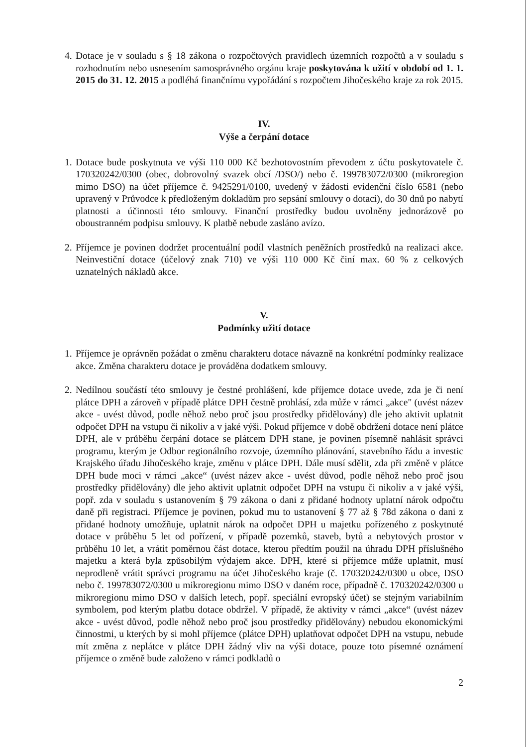4. Dotace je v souladu s § 18 zákona o rozpočtových pravidlech územních rozpočtů a v souladu s rozhodnutím nebo usnesením samosprávného orgánu kraje poskytována k užití v období od 1. 1. 2015 do 31. 12. 2015 a podléhá finančnímu vypořádání s rozpočtem Jihočeského kraje za rok 2015.
IV.
Výše a čerpání dotace
1. Dotace bude poskytnuta ve výši 110 000 Kč bezhotovostním převodem z účtu poskytovatele č. 170320242/0300 (obec, dobrovolný svazek obcí /DSO/) nebo č. 199783072/0300 (mikroregion mimo DSO) na účet příjemce č. 9425291/0100, uvedený v žádosti evidenční číslo 6581 (nebo upravený v Průvodce k předloženým dokladům pro sepsání smlouvy o dotaci), do 30 dnů po nabytí platnosti a účinnosti této smlouvy. Finanční prostředky budou uvolněny jednorázově po oboustranném podpisu smlouvy. K platbě nebude zasláno avízo.
2. Příjemce je povinen dodržet procentuální podíl vlastních peněžních prostředků na realizaci akce. Neinvestiční dotace (účelový znak 710) ve výši 110 000 Kč činí max. 60 % z celkových uznatelných nákladů akce.
V.
Podmínky užití dotace
1. Příjemce je oprávněn požádat o změnu charakteru dotace návazně na konkrétní podmínky realizace akce. Změna charakteru dotace je prováděna dodatkem smlouvy.
2. Nedílnou součástí této smlouvy je čestné prohlášení, kde příjemce dotace uvede, zda je či není plátce DPH a zároveň v případě plátce DPH čestně prohlásí, zda může v rámci „akce" (uvést název akce - uvést důvod, podle něhož nebo proč jsou prostředky přidělovány) dle jeho aktivit uplatnit odpočet DPH na vstupu či nikoliv a v jaké výši. Pokud příjemce v době obdržení dotace není plátce DPH, ale v průběhu čerpání dotace se plátcem DPH stane, je povinen písemně nahlásit správci programu, kterým je Odbor regionálního rozvoje, územního plánování, stavebního řádu a investic Krajského úřadu Jihočeského kraje, změnu v plátce DPH. Dále musí sdělit, zda při změně v plátce DPH bude moci v rámci „akce“ (uvést název akce - uvést důvod, podle něhož nebo proč jsou prostředky přidělovány) dle jeho aktivit uplatnit odpočet DPH na vstupu či nikoliv a v jaké výši, popř. zda v souladu s ustanovením § 79 zákona o dani z přidané hodnoty uplatní nárok odpočtu daně při registraci. Příjemce je povinen, pokud mu to ustanovení § 77 až § 78d zákona o dani z přidané hodnoty umožňuje, uplatnit nárok na odpočet DPH u majetku pořízeného z poskytnuté dotace v průběhu 5 let od pořízení, v případě pozemků, staveb, bytů a nebytových prostor v průběhu 10 let, a vrátit poměrnou část dotace, kterou předtím použil na úhradu DPH příslušného majetku a která byla způsobilým výdajem akce. DPH, které si příjemce může uplatnit, musí neprodleně vrátit správci programu na účet Jihočeského kraje (č. 170320242/0300 u obce, DSO nebo č. 199783072/0300 u mikroregionu mimo DSO v daném roce, případně č. 170320242/0300 u mikroregionu mimo DSO v dalších letech, popř. speciální evropský účet) se stejným variabilním symbolem, pod kterým platbu dotace obdržel. V případě, že aktivity v rámci „akce“ (uvést název akce - uvést důvod, podle něhož nebo proč jsou prostředky přidělovány) nebudou ekonomickými činnostmi, u kterých by si mohl příjemce (plátce DPH) uplatňovat odpočet DPH na vstupu, nebude mít změna z neplátce v plátce DPH žádný vliv na výši dotace, pouze toto písemné oznámení příjemce o změně bude založeno v rámci podkladů o
2